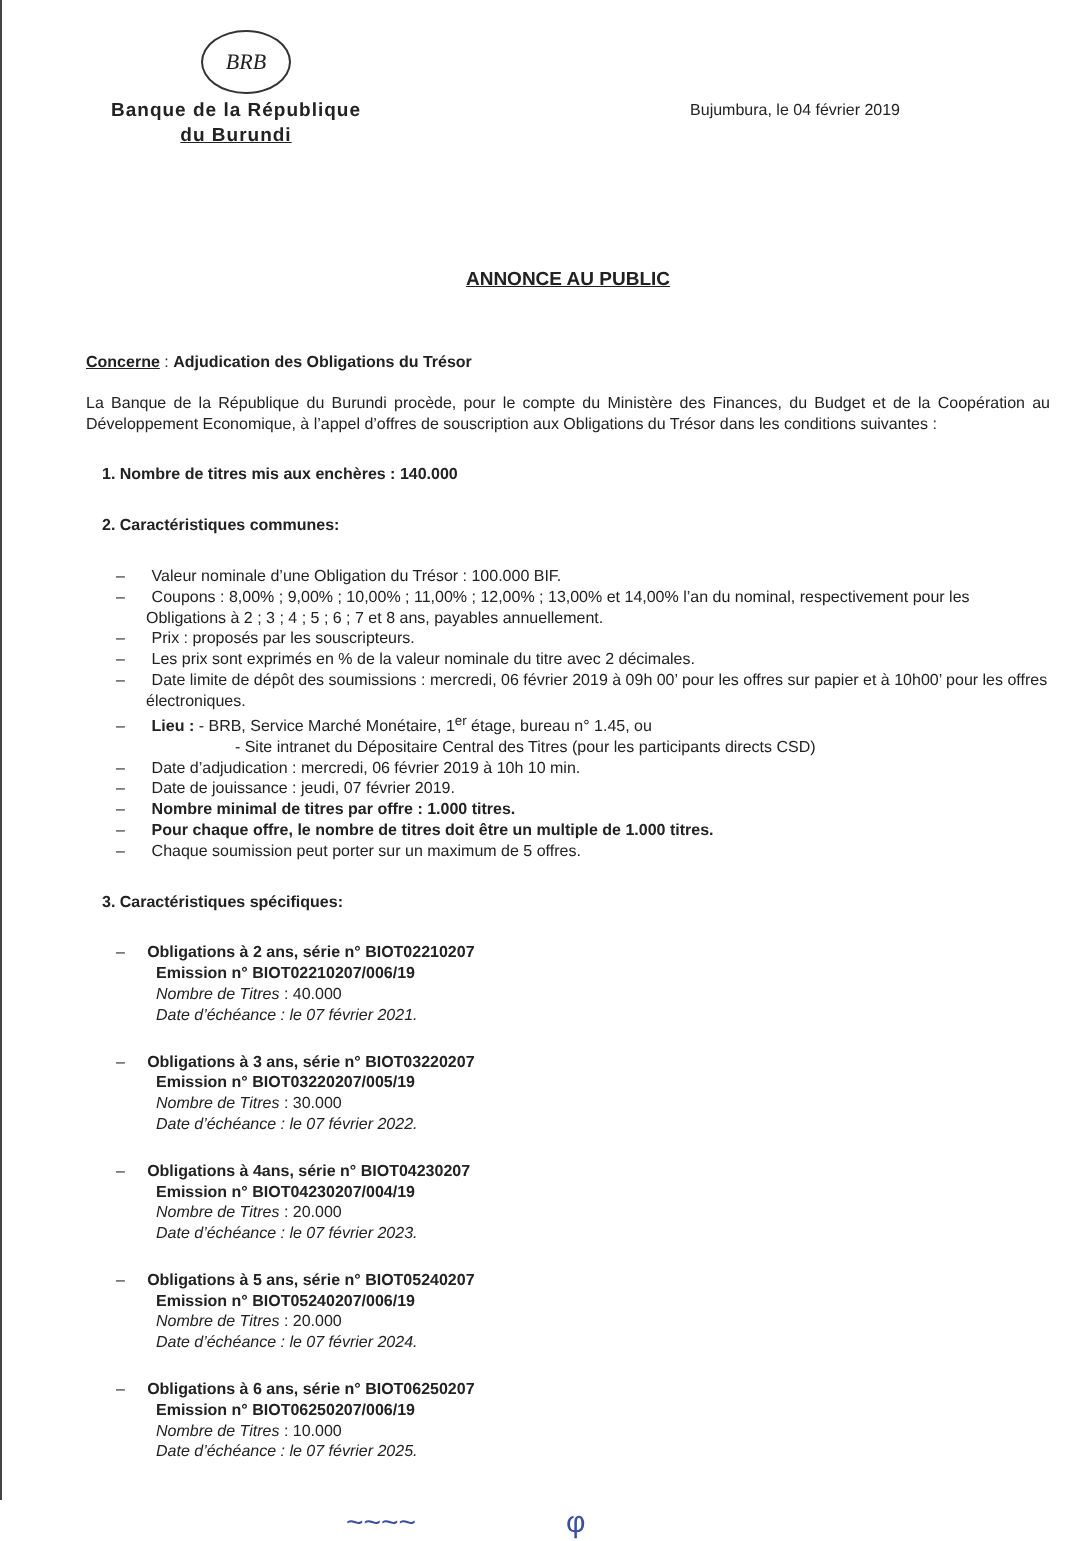BRB
Banque de la République
du Burundi
Bujumbura, le 04 février 2019
ANNONCE AU PUBLIC
Concerne : Adjudication des Obligations du Trésor
La Banque de la République du Burundi procède, pour le compte du Ministère des Finances, du Budget et de la Coopération au Développement Economique, à l’appel d’offres de souscription aux Obligations du Trésor dans les conditions suivantes :
1. Nombre de titres mis aux enchères : 140.000
2. Caractéristiques communes:
– Valeur nominale d’une Obligation du Trésor : 100.000 BIF.
– Coupons : 8,00% ; 9,00% ; 10,00% ; 11,00% ; 12,00% ; 13,00% et 14,00% l’an du nominal, respectivement pour les Obligations à 2 ; 3 ; 4 ; 5 ; 6 ; 7 et 8 ans, payables annuellement.
– Prix : proposés par les souscripteurs.
– Les prix sont exprimés en % de la valeur nominale du titre avec 2 décimales.
– Date limite de dépôt des soumissions : mercredi, 06 février 2019 à 09h 00’ pour les offres sur papier et à 10h00’ pour les offres électroniques.
– Lieu : - BRB, Service Marché Monétaire, 1<sup>er</sup> étage, bureau n° 1.45, ou
- Site intranet du Dépositaire Central des Titres (pour les participants directs CSD)
– Date d’adjudication : mercredi, 06 février 2019 à 10h 10 min.
– Date de jouissance : jeudi, 07 février 2019.
– Nombre minimal de titres par offre : 1.000 titres.
– Pour chaque offre, le nombre de titres doit être un multiple de 1.000 titres.
– Chaque soumission peut porter sur un maximum de 5 offres.
3. Caractéristiques spécifiques:
– Obligations à 2 ans, série n° BIOT02210207
Emission n° BIOT02210207/006/19
Nombre de Titres : 40.000
Date d’échéance : le 07 février 2021.
– Obligations à 3 ans, série n° BIOT03220207
Emission n° BIOT03220207/005/19
Nombre de Titres : 30.000
Date d’échéance : le 07 février 2022.
– Obligations à 4ans, série n° BIOT04230207
Emission n° BIOT04230207/004/19
Nombre de Titres : 20.000
Date d’échéance : le 07 février 2023.
– Obligations à 5 ans, série n° BIOT05240207
Emission n° BIOT05240207/006/19
Nombre de Titres : 20.000
Date d’échéance : le 07 février 2024.
– Obligations à 6 ans, série n° BIOT06250207
Emission n° BIOT06250207/006/19
Nombre de Titres : 10.000
Date d’échéance : le 07 février 2025.
~~~~ φ